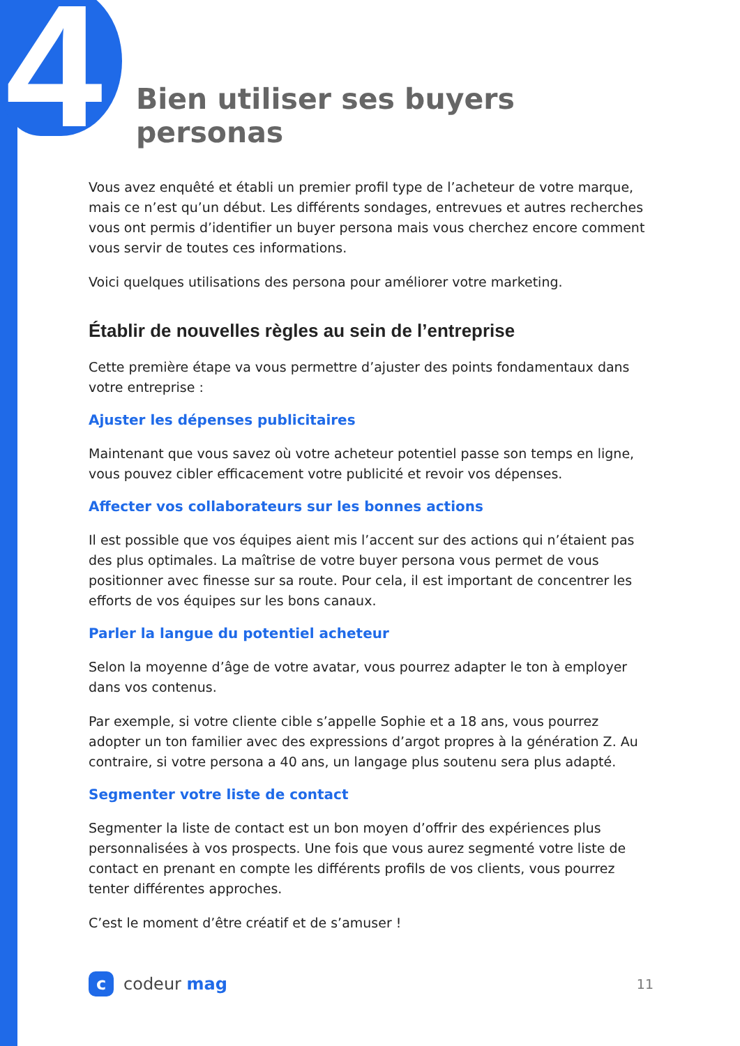4
Bien utiliser ses buyers personas
Vous avez enquêté et établi un premier profil type de l’acheteur de votre marque, mais ce n’est qu’un début. Les différents sondages, entrevues et autres recherches vous ont permis d’identifier un buyer persona mais vous cherchez encore comment vous servir de toutes ces informations.
Voici quelques utilisations des persona pour améliorer votre marketing.
Établir de nouvelles règles au sein de l’entreprise
Cette première étape va vous permettre d’ajuster des points fondamentaux dans votre entreprise :
Ajuster les dépenses publicitaires
Maintenant que vous savez où votre acheteur potentiel passe son temps en ligne, vous pouvez cibler efficacement votre publicité et revoir vos dépenses.
Affecter vos collaborateurs sur les bonnes actions
Il est possible que vos équipes aient mis l’accent sur des actions qui n’étaient pas des plus optimales. La maîtrise de votre buyer persona vous permet de vous positionner avec finesse sur sa route. Pour cela, il est important de concentrer les efforts de vos équipes sur les bons canaux.
Parler la langue du potentiel acheteur
Selon la moyenne d’âge de votre avatar, vous pourrez adapter le ton à employer dans vos contenus.
Par exemple, si votre cliente cible s’appelle Sophie et a 18 ans, vous pourrez adopter un ton familier avec des expressions d’argot propres à la génération Z. Au contraire, si votre persona a 40 ans, un langage plus soutenu sera plus adapté.
Segmenter votre liste de contact
Segmenter la liste de contact est un bon moyen d’offrir des expériences plus personnalisées à vos prospects. Une fois que vous aurez segmenté votre liste de contact en prenant en compte les différents profils de vos clients, vous pourrez tenter différentes approches.
C’est le moment d’être créatif et de s’amuser !
c
codeur mag
11